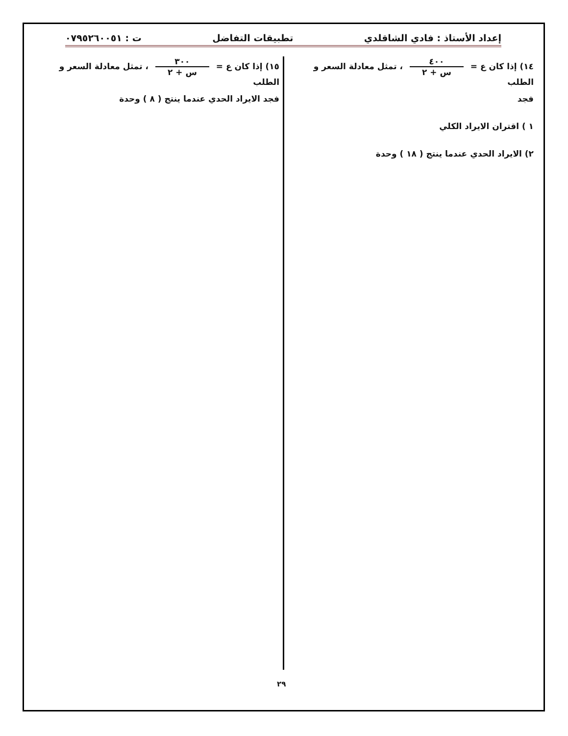إعداد الأستاذ : فادي الشاقلدي تطبيقات التفاضل ت : ٠٧٩٥٢٦٠٠٥١
١٤) إذا كان ع = ٤٠٠ س + ٢ ، تمثل معادلة السعر و الطلب
فجد
١ ) اقتران الايراد الكلي
٢) الايراد الحدي عندما ينتج ( ١٨ ) وحدة
١٥) إذا كان ع = ٣٠٠ س + ٢ ، تمثل معادلة السعر و الطلب
فجد الايراد الحدي عندما ينتج ( ٨ ) وحدة
٢٩